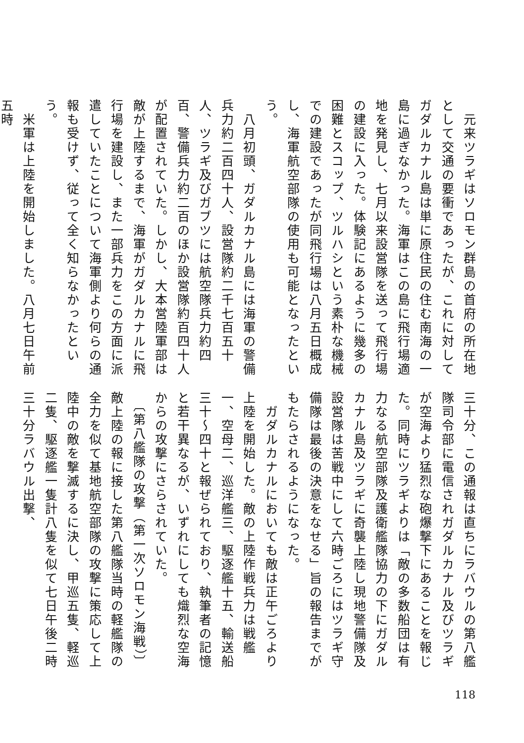元来ツラギはソロモン群島の首府の所在地として交通の要衝であったが、これに対してガダルカナル島は単に原住民の住む南海の一島に過ぎなかった。海軍はこの島に飛行場適地を発見し、七月以来設営隊を送って飛行場の建設に入った。体験記にあるように幾多の困難とスコップ、ツルハシという素朴な機械での建設であったが同飛行場は八月五日概成し、海軍航空部隊の使用も可能となったという。
　八月初頭、ガダルカナル島には海軍の警備兵力約二百四十人、設営隊約二千七百五十人、ツラギ及びガブツには航空隊兵力約四百、警備兵力約二百のほか設営隊約百四十人が配置されていた。しかし、大本営陸軍部は敵が上陸するまで、海軍がガダルカナルに飛行場を建設し、また一部兵力をこの方面に派遣していたことについて海軍側より何らの通報も受けず、従って全く知らなかったという。
　米軍は上陸を開始しました。八月七日午前五時
三十分、この通報は直ちにラバウルの第八艦隊司令部に電信されガダルカナル及びツラギが空海より猛烈な砲爆撃下にあることを報じた。同時にツラギよりは「敵の多数船団は有力なる航空部隊及護衛艦隊協力の下にガダルカナル島及ツラギに奇襲上陸し現地警備隊及設営隊は苦戦中にして六時ごろにはツラギ守備隊は最後の決意をなせる」旨の報告までがもたらされるようになった。
　ガダルカナルにおいても敵は正午ごろより上陸を開始した。敵の上陸作戦兵力は戦艦一、空母二、巡洋艦三、駆逐艦十五、輸送船三十～四十と報ぜられており、執筆者の記憶と若干異なるが、いずれにしても熾烈な空海からの攻撃にさらされていた。
　〔第八艦隊の攻撃（第一次ソロモン海戦）〕敵上陸の報に接した第八艦隊当時の軽艦隊の全力を似て基地航空部隊の攻撃に策応して上陸中の敵を撃滅するに決し、甲巡五隻、軽巡二隻、駆逐艦一隻計八隻を似て七日午後二時三十分ラバウル出撃、
118